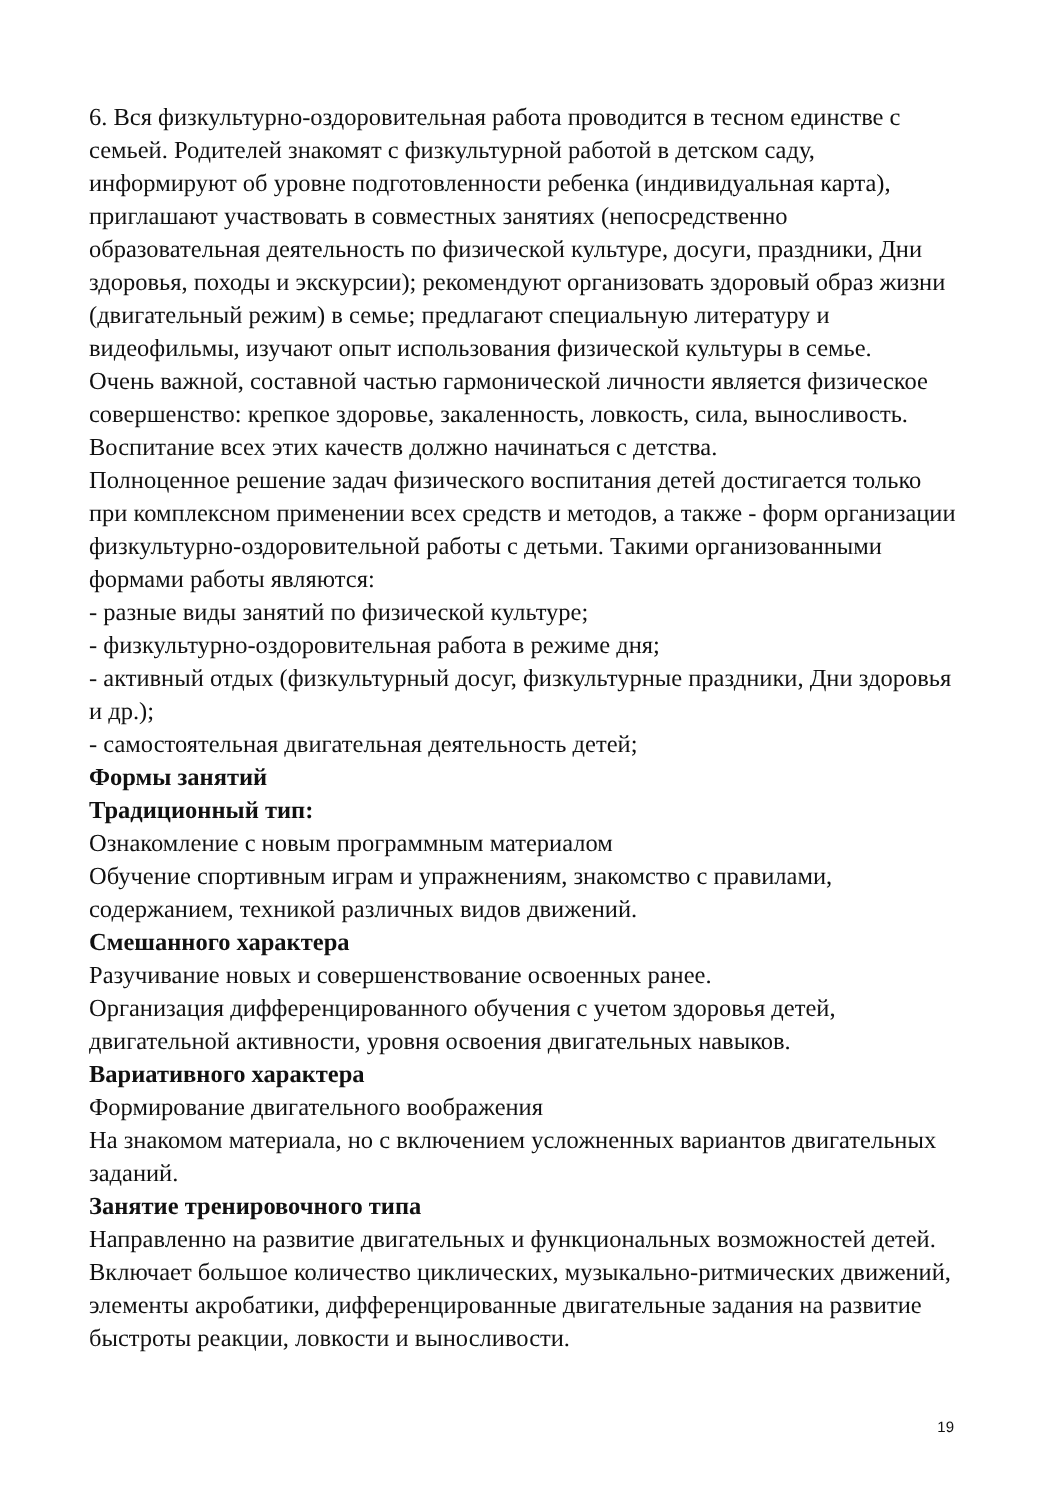6. Вся физкультурно-оздоровительная работа проводится в тесном единстве с семьей. Родителей знакомят с физкультурной работой в детском саду, информируют об уровне подготовленности ребенка (индивидуальная карта), приглашают участвовать в совместных занятиях (непосредственно образовательная деятельность по физической культуре, досуги, праздники, Дни здоровья, походы и экскурсии); рекомендуют организовать здоровый образ жизни (двигательный режим) в семье; предлагают специальную литературу и видеофильмы, изучают опыт использования физической культуры в семье.
Очень важной, составной частью гармонической личности является физическое совершенство: крепкое здоровье, закаленность, ловкость, сила, выносливость. Воспитание всех этих качеств должно начинаться с детства.
Полноценное решение задач физического воспитания детей достигается только при комплексном применении всех средств и методов, а также - форм организации физкультурно-оздоровительной работы с детьми. Такими организованными формами работы являются:
- разные виды занятий по физической культуре;
- физкультурно-оздоровительная работа в режиме дня;
- активный отдых (физкультурный досуг, физкультурные праздники, Дни здоровья и др.);
- самостоятельная двигательная деятельность детей;
Формы занятий
Традиционный тип:
Ознакомление с новым программным материалом
Обучение спортивным играм и упражнениям, знакомство с правилами, содержанием, техникой различных видов движений.
Смешанного характера
Разучивание новых и совершенствование освоенных ранее.
Организация дифференцированного обучения с учетом здоровья детей, двигательной активности, уровня освоения двигательных навыков.
Вариативного характера
Формирование двигательного воображения
На знакомом материала, но с включением усложненных вариантов двигательных заданий.
Занятие тренировочного типа
Направленно на развитие двигательных и функциональных возможностей детей.
Включает большое количество циклических, музыкально-ритмических движений, элементы акробатики, дифференцированные двигательные задания на развитие быстроты реакции, ловкости и выносливости.
19